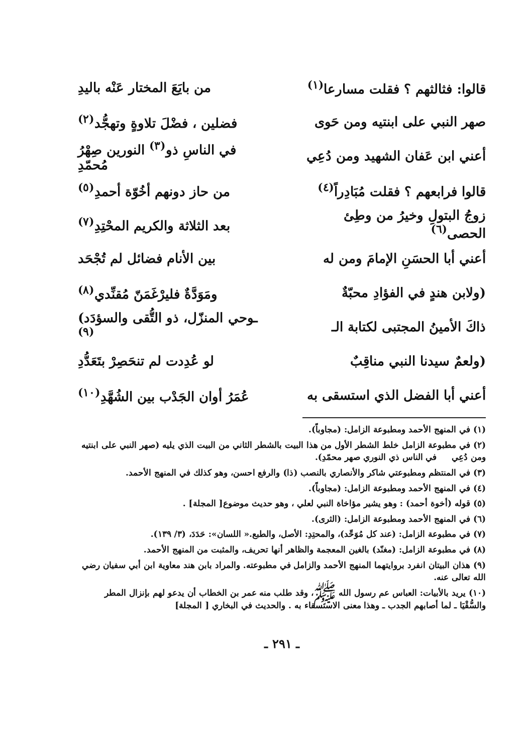قالوا: فثالثهم ؟ فقلت مسارعا<sup>(١)</sup> من بايَعَ المختار عَنْه باليدِ
صهر النبي على ابنتيه ومن حَوى فضلين ، فضْلَ تلاوةٍ وتهجُّد<sup>(٢)</sup>
أعني ابن عَفان الشهيد ومن دُعِي في الناسِ ذو<sup>(٣)</sup> النورين صِهْرُ مُحمّدِ
قالوا فرابعهم ؟ فقلت مُبَادِراً<sup>(٤)</sup> من حاز دونهم أخُوّة أحمدِ<sup>(٥)</sup>
زوجُ البتولِ وخيرُ من وطِئ الحصى<sup>(٦)</sup> بعد الثلاثة والكريم المحْتِدِ<sup>(٧)</sup>
أعني أبا الحسَنِ الإمامَ ومن له بين الأنام فضائل لم تُجْحَد
(ولابن هندٍ في الفؤادِ محبّةٌ ومَوَدَّةٌ فليرْغَمَنّ مُقنِّدي<sup>(٨)</sup>
ذاكَ الأمينُ المجتبى لكتابة الـ ـوحي المنزّل، ذو التُّقى والسؤدَد)<sup>(٩)</sup>
(ولعمٌ سيدنا النبي مناقِبٌ لو عُدِدت لم تنحَصِرْ بتَعَدُّدِ
أعني أبا الفضل الذي استسقى به عُمَرُ أوان الجَدْب بين الشُهَّدِ<sup>(١٠)</sup>
(١) في المنهج الأحمد ومطبوعة الزامل: (مجاوباً).
(٢) في مطبوعة الزامل خلط الشطر الأول من هذا البيت بالشطر الثاني من البيت الذي يليه (صهر النبي على ابنتيه ومن دُعِي في الناس ذي النوري صهر محمّدِ).
(٣) في المنتظم ومطبوعتي شاكر والأنصاري بالنصب (ذا) والرفع احسن، وهو كذلك في المنهج الأحمد.
(٤) في المنهج الأحمد ومطبوعة الزامل: (مجاوباً).
(٥) قوله (أخوة أحمد) : وهو يشير مؤاخاة النبي لعلي ، وهو حديث موضوع[ المجلة] .
(٦) في المنهج الأحمد ومطبوعة الزامل: (الثرى).
(٧) في مطبوعة الزامل: (عند كل مُوَحِّد)، والمحتِدِ: الأصل، والطبع.« اللسان»: حَدَدَ، (٣/ ١٣٩).
(٨) في مطبوعة الزامل: (مغنّد) بالغين المعجمة والظاهر أنها تحريف، والمثبت من المنهج الأحمد.
(٩) هذان البيتان انفرد بروايتهما المنهج الأحمد والزامل في مطبوعته. والمراد بابن هند معاوية ابن أبي سفيان رضي الله تعالى عنه.
(١٠) يريد بالأبيات: العباس عم رسول الله ﷺ، وقد طلب منه عمر بن الخطاب أن يدعو لهم بإنزال المطر والسُّقْيَا ـ لما أصابهم الجدب ـ وهذا معنى الاستسقاء به . والحديث في البخاري [ المجلة]
ـ ٢٩١ ـ